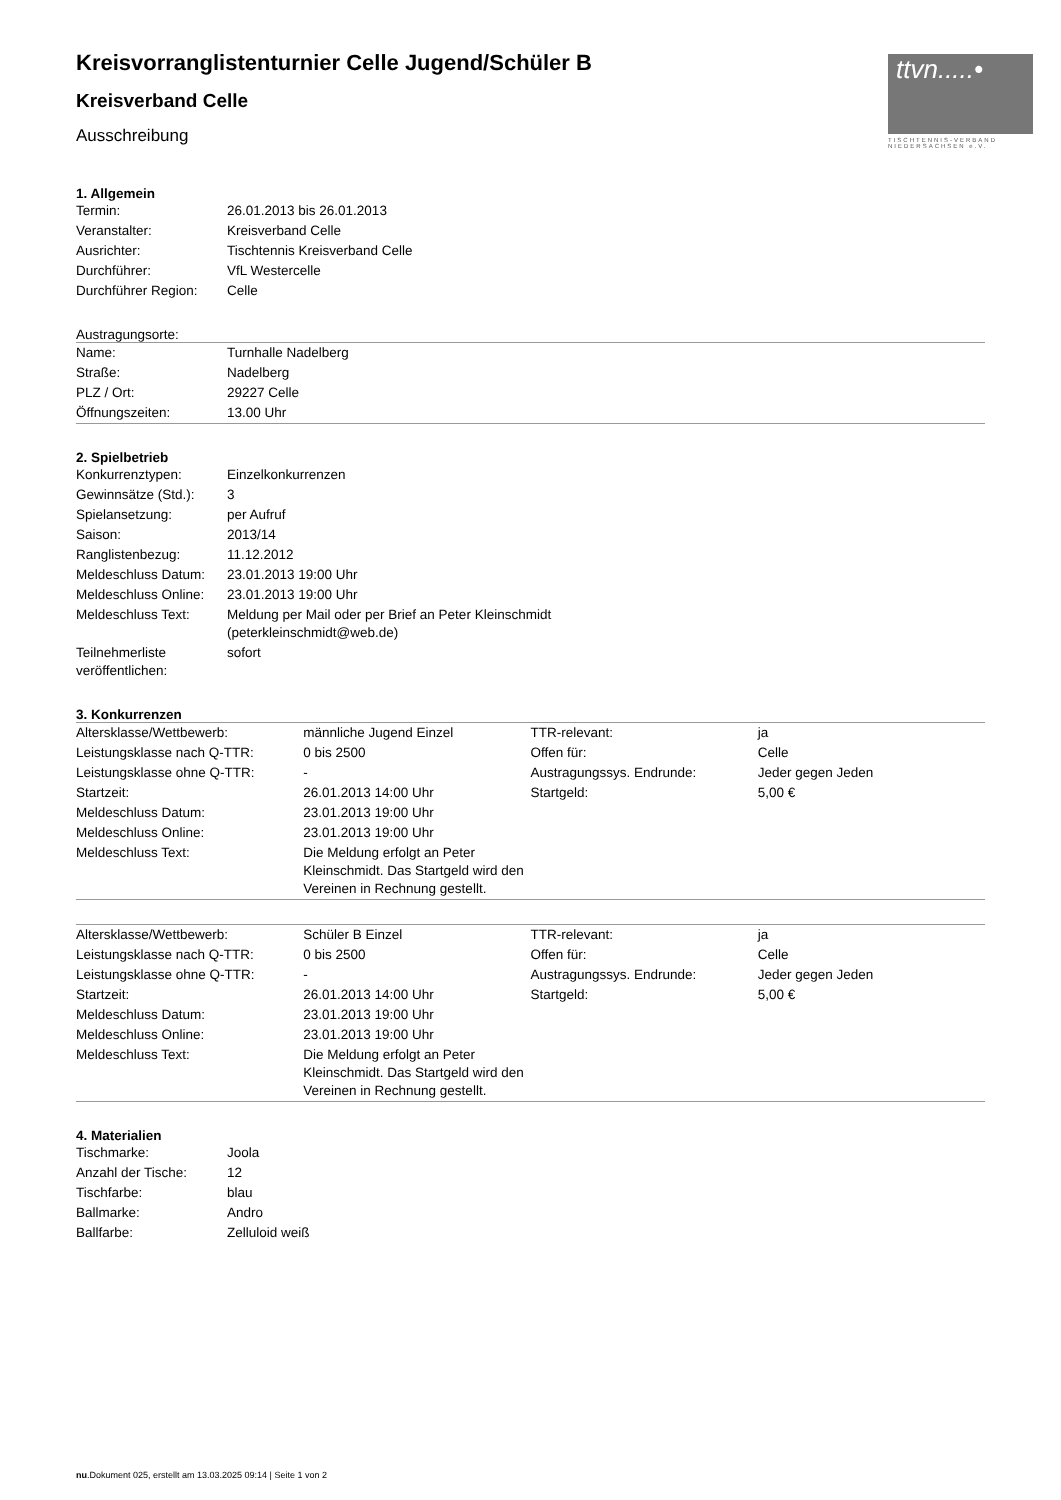ttvn.....•
TISCHTENNIS-VERBAND NIEDERSACHSEN e.V.
Kreisvorranglistenturnier Celle Jugend/Schüler B
Kreisverband Celle
Ausschreibung
1. Allgemein
| Termin: | 26.01.2013 bis 26.01.2013 |
| Veranstalter: | Kreisverband Celle |
| Ausrichter: | Tischtennis Kreisverband Celle |
| Durchführer: | VfL Westercelle |
| Durchführer Region: | Celle |
Austragungsorte:
| Name: | Turnhalle Nadelberg |
| Straße: | Nadelberg |
| PLZ / Ort: | 29227 Celle |
| Öffnungszeiten: | 13.00 Uhr |
2. Spielbetrieb
| Konkurrenztypen: | Einzelkonkurrenzen |
| Gewinnsätze (Std.): | 3 |
| Spielansetzung: | per Aufruf |
| Saison: | 2013/14 |
| Ranglistenbezug: | 11.12.2012 |
| Meldeschluss Datum: | 23.01.2013 19:00 Uhr |
| Meldeschluss Online: | 23.01.2013 19:00 Uhr |
| Meldeschluss Text: | Meldung per Mail oder per Brief an Peter Kleinschmidt (peterkleinschmidt@web.de) |
| Teilnehmerliste veröffentlichen: | sofort |
3. Konkurrenzen
| Altersklasse/Wettbewerb: | männliche Jugend Einzel | TTR-relevant: | ja |
| Leistungsklasse nach Q-TTR: | 0 bis 2500 | Offen für: | Celle |
| Leistungsklasse ohne Q-TTR: | - | Austragungssys. Endrunde: | Jeder gegen Jeden |
| Startzeit: | 26.01.2013 14:00 Uhr | Startgeld: | 5,00 € |
| Meldeschluss Datum: | 23.01.2013 19:00 Uhr | | |
| Meldeschluss Online: | 23.01.2013 19:00 Uhr | | |
| Meldeschluss Text: | Die Meldung erfolgt an Peter Kleinschmidt. Das Startgeld wird den Vereinen in Rechnung gestellt. | | |
| Altersklasse/Wettbewerb: | Schüler B Einzel | TTR-relevant: | ja |
| Leistungsklasse nach Q-TTR: | 0 bis 2500 | Offen für: | Celle |
| Leistungsklasse ohne Q-TTR: | - | Austragungssys. Endrunde: | Jeder gegen Jeden |
| Startzeit: | 26.01.2013 14:00 Uhr | Startgeld: | 5,00 € |
| Meldeschluss Datum: | 23.01.2013 19:00 Uhr | | |
| Meldeschluss Online: | 23.01.2013 19:00 Uhr | | |
| Meldeschluss Text: | Die Meldung erfolgt an Peter Kleinschmidt. Das Startgeld wird den Vereinen in Rechnung gestellt. | | |
4. Materialien
| Tischmarke: | Joola |
| Anzahl der Tische: | 12 |
| Tischfarbe: | blau |
| Ballmarke: | Andro |
| Ballfarbe: | Zelluloid weiß |
nu.Dokument 025, erstellt am 13.03.2025 09:14 | Seite 1 von 2